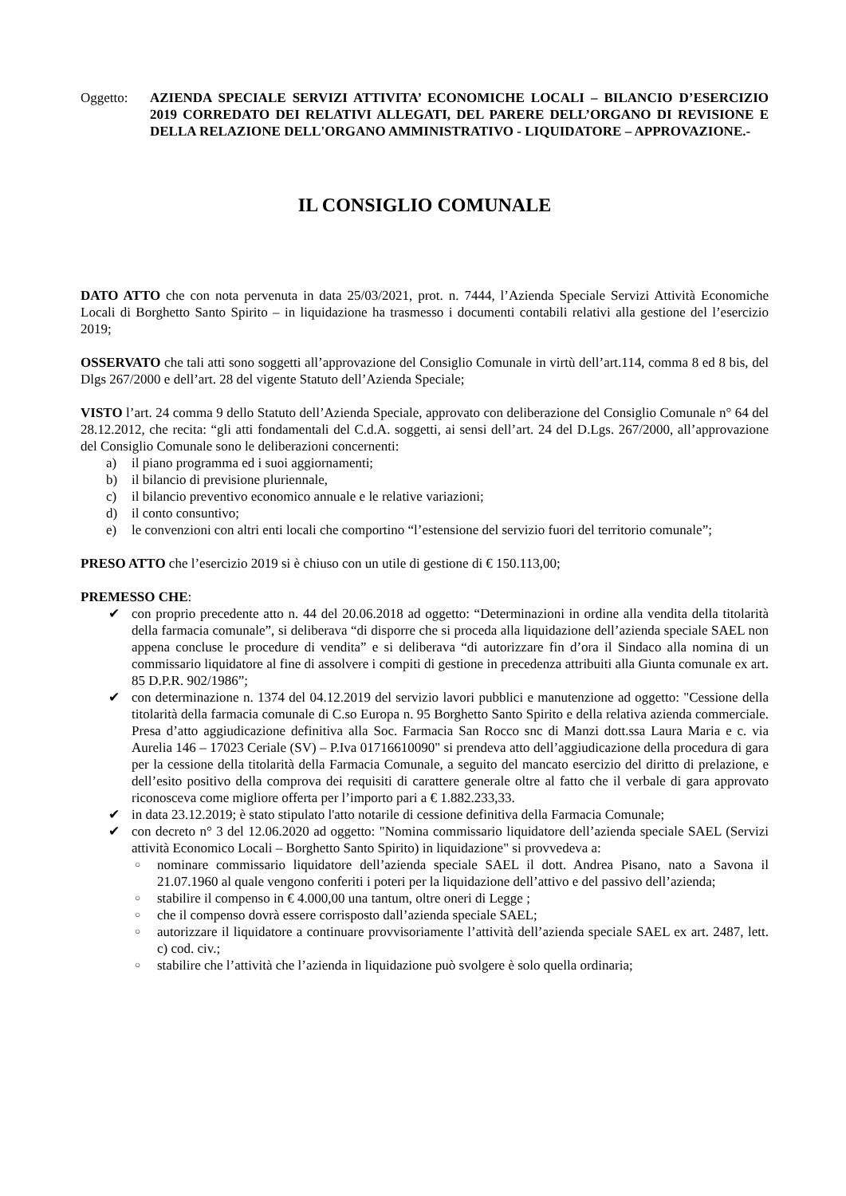Oggetto: AZIENDA SPECIALE SERVIZI ATTIVITA’ ECONOMICHE LOCALI – BILANCIO D’ESERCIZIO 2019 CORREDATO DEI RELATIVI ALLEGATI, DEL PARERE DELL’ORGANO DI REVISIONE E DELLA RELAZIONE DELL'ORGANO AMMINISTRATIVO - LIQUIDATORE – APPROVAZIONE.-
IL CONSIGLIO COMUNALE
DATO ATTO che con nota pervenuta in data 25/03/2021, prot. n. 7444, l’Azienda Speciale Servizi Attività Economiche Locali di Borghetto Santo Spirito – in liquidazione ha trasmesso i documenti contabili relativi alla gestione del l’esercizio 2019;
OSSERVATO che tali atti sono soggetti all’approvazione del Consiglio Comunale in virtù dell’art.114, comma 8 ed 8 bis, del Dlgs 267/2000 e dell’art. 28 del vigente Statuto dell’Azienda Speciale;
VISTO l’art. 24 comma 9 dello Statuto dell’Azienda Speciale, approvato con deliberazione del Consiglio Comunale n° 64 del 28.12.2012, che recita: “gli atti fondamentali del C.d.A. soggetti, ai sensi dell’art. 24 del D.Lgs. 267/2000, all’approvazione del Consiglio Comunale sono le deliberazioni concernenti:
a) il piano programma ed i suoi aggiornamenti;
b) il bilancio di previsione pluriennale,
c) il bilancio preventivo economico annuale e le relative variazioni;
d) il conto consuntivo;
e) le convenzioni con altri enti locali che comportino “l’estensione del servizio fuori del territorio comunale”;
PRESO ATTO che l’esercizio 2019 si è chiuso con un utile di gestione di € 150.113,00;
PREMESSO CHE:
✔ con proprio precedente atto n. 44 del 20.06.2018 ad oggetto: “Determinazioni in ordine alla vendita della titolarità della farmacia comunale”, si deliberava “di disporre che si proceda alla liquidazione dell’azienda speciale SAEL non appena concluse le procedure di vendita” e si deliberava “di autorizzare fin d’ora il Sindaco alla nomina di un commissario liquidatore al fine di assolvere i compiti di gestione in precedenza attribuiti alla Giunta comunale ex art. 85 D.P.R. 902/1986”;
✔ con determinazione n. 1374 del 04.12.2019 del servizio lavori pubblici e manutenzione ad oggetto: "Cessione della titolarità della farmacia comunale di C.so Europa n. 95 Borghetto Santo Spirito e della relativa azienda commerciale. Presa d’atto aggiudicazione definitiva alla Soc. Farmacia San Rocco snc di Manzi dott.ssa Laura Maria e c. via Aurelia 146 – 17023 Ceriale (SV) – P.Iva 01716610090" si prendeva atto dell’aggiudicazione della procedura di gara per la cessione della titolarità della Farmacia Comunale, a seguito del mancato esercizio del diritto di prelazione, e dell’esito positivo della comprova dei requisiti di carattere generale oltre al fatto che il verbale di gara approvato riconosceva come migliore offerta per l’importo pari a € 1.882.233,33.
✔ in data 23.12.2019; è stato stipulato l'atto notarile di cessione definitiva della Farmacia Comunale;
✔ con decreto n° 3 del 12.06.2020 ad oggetto: "Nomina commissario liquidatore dell’azienda speciale SAEL (Servizi attività Economico Locali – Borghetto Santo Spirito) in liquidazione" si provvedeva a:
○ nominare commissario liquidatore dell’azienda speciale SAEL il dott. Andrea Pisano, nato a Savona il 21.07.1960 al quale vengono conferiti i poteri per la liquidazione dell’attivo e del passivo dell’azienda;
○ stabilire il compenso in € 4.000,00 una tantum, oltre oneri di Legge ;
○ che il compenso dovrà essere corrisposto dall’azienda speciale SAEL;
○ autorizzare il liquidatore a continuare provvisoriamente l’attività dell’azienda speciale SAEL ex art. 2487, lett. c) cod. civ.;
○ stabilire che l’attività che l’azienda in liquidazione può svolgere è solo quella ordinaria;